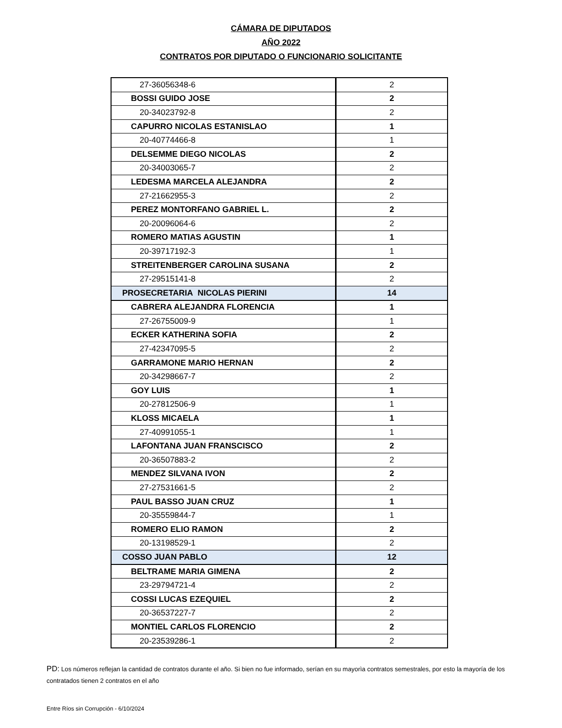CÁMARA DE DIPUTADOS
AÑO 2022
CONTRATOS POR DIPUTADO O FUNCIONARIO SOLICITANTE
| 27-36056348-6 | 2 |
| BOSSI GUIDO JOSE | 2 |
| 20-34023792-8 | 2 |
| CAPURRO NICOLAS ESTANISLAO | 1 |
| 20-40774466-8 | 1 |
| DELSEMME DIEGO NICOLAS | 2 |
| 20-34003065-7 | 2 |
| LEDESMA MARCELA ALEJANDRA | 2 |
| 27-21662955-3 | 2 |
| PEREZ MONTORFANO GABRIEL L. | 2 |
| 20-20096064-6 | 2 |
| ROMERO MATIAS AGUSTIN | 1 |
| 20-39717192-3 | 1 |
| STREITENBERGER CAROLINA SUSANA | 2 |
| 27-29515141-8 | 2 |
| PROSECRETARIA NICOLAS PIERINI | 14 |
| CABRERA ALEJANDRA FLORENCIA | 1 |
| 27-26755009-9 | 1 |
| ECKER KATHERINA SOFIA | 2 |
| 27-42347095-5 | 2 |
| GARRAMONE MARIO HERNAN | 2 |
| 20-34298667-7 | 2 |
| GOY LUIS | 1 |
| 20-27812506-9 | 1 |
| KLOSS MICAELA | 1 |
| 27-40991055-1 | 1 |
| LAFONTANA JUAN FRANSCISCO | 2 |
| 20-36507883-2 | 2 |
| MENDEZ SILVANA IVON | 2 |
| 27-27531661-5 | 2 |
| PAUL BASSO JUAN CRUZ | 1 |
| 20-35559844-7 | 1 |
| ROMERO ELIO RAMON | 2 |
| 20-13198529-1 | 2 |
| COSSO JUAN PABLO | 12 |
| BELTRAME MARIA GIMENA | 2 |
| 23-29794721-4 | 2 |
| COSSI LUCAS EZEQUIEL | 2 |
| 20-36537227-7 | 2 |
| MONTIEL CARLOS FLORENCIO | 2 |
| 20-23539286-1 | 2 |
PD: Los números reflejan la cantidad de contratos durante el año. Si bien no fue informado, serían en su mayorìa contratos semestrales, por esto la mayoría de los contratados tienen 2 contratos en el año
Entre Ríos sin Corrupción - 6/10/2024